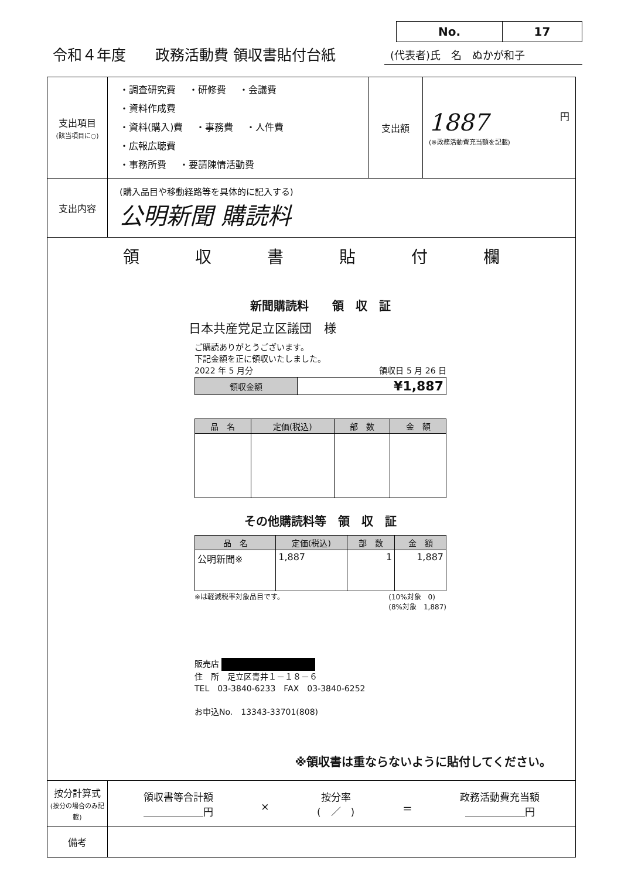令和４年度　　政務活動費 領収書貼付台紙
| No. | 17 |
(代表者)氏　名　ぬかが和子
| 支出項目 (該当項目に○) | ・調査研究費 ・研修費 ・会議費 ・資料作成費 ・資料(購入)費 ・事務費 ・人件費 ・広報広聴費 ・事務所費 ・要請陳情活動費 | 支出額 | 1887 円 (※政務活動費充当額を記載) |
| 支出内容 | (購入品目や移動経路等を具体的に記入する) 公明新聞 購読料 | | |
| 領 収 書 貼 付 欄 新聞購読料 領 収 証 日本共産党足立区議団 様 ご購読ありがとうございます。 下記金額を正に領収いたしました。 2022 年 5 月分 領収日 5 月 26 日 / 領収金額 / ¥1,887 / / 品 名 / 定価(税込) / 部 数 / 金 額 / / --- / --- / --- / --- / その他購読料等 領 収 証 / 品 名 / 定価(税込) / 部 数 / 金 額 / / --- / --- / --- / --- / / 公明新聞※ / 1,887 / 1 / 1,887 / ※は軽減税率対象品目です。 (10%対象 0) (8%対象 1,887) 販売店 住 所 足立区青井１－１８－６ TEL 03-3840-6233 FAX 03-3840-6252 お申込No. 13343-33701(808) ※領収書は重ならないように貼付してください。 | | | |
| 按分計算式 (按分の場合のみ記載) | 領収書等合計額 ＿＿＿＿＿＿円 × 按分率 ( ／ ) ＝ 政務活動費充当額 ＿＿＿＿＿＿円 | | |
| 備考 | | | |